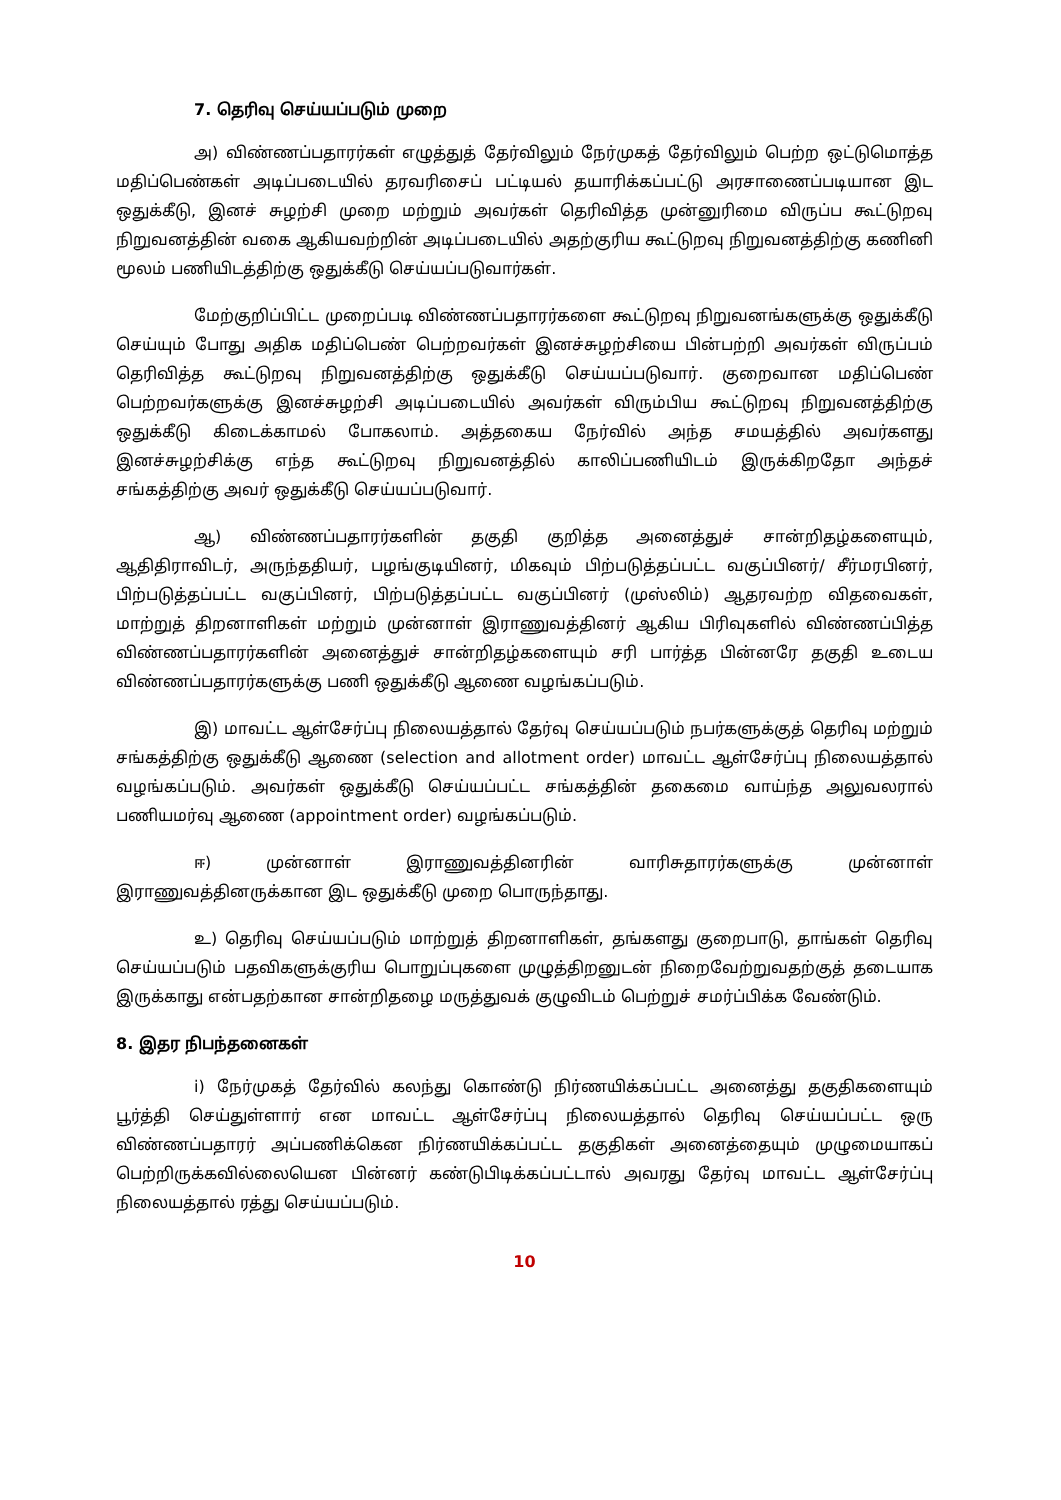7. தெரிவு செய்யப்படும் முறை
அ) விண்ணப்பதாரர்கள் எழுத்துத் தேர்விலும் நேர்முகத் தேர்விலும் பெற்ற ஒட்டுமொத்த மதிப்பெண்கள் அடிப்படையில் தரவரிசைப் பட்டியல் தயாரிக்கப்பட்டு அரசாணைப்படியான இட ஒதுக்கீடு, இனச் சுழற்சி முறை மற்றும் அவர்கள் தெரிவித்த முன்னுரிமை விருப்ப கூட்டுறவு நிறுவனத்தின் வகை ஆகியவற்றின் அடிப்படையில் அதற்குரிய கூட்டுறவு நிறுவனத்திற்கு கணினி மூலம் பணியிடத்திற்கு ஒதுக்கீடு செய்யப்படுவார்கள்.
மேற்குறிப்பிட்ட முறைப்படி விண்ணப்பதாரர்களை கூட்டுறவு நிறுவனங்களுக்கு ஒதுக்கீடு செய்யும் போது அதிக மதிப்பெண் பெற்றவர்கள் இனச்சுழற்சியை பின்பற்றி அவர்கள் விருப்பம் தெரிவித்த கூட்டுறவு நிறுவனத்திற்கு ஒதுக்கீடு செய்யப்படுவார். குறைவான மதிப்பெண் பெற்றவர்களுக்கு இனச்சுழற்சி அடிப்படையில் அவர்கள் விரும்பிய கூட்டுறவு நிறுவனத்திற்கு ஒதுக்கீடு கிடைக்காமல் போகலாம். அத்தகைய நேர்வில் அந்த சமயத்தில் அவர்களது இனச்சுழற்சிக்கு எந்த கூட்டுறவு நிறுவனத்தில் காலிப்பணியிடம் இருக்கிறதோ அந்தச் சங்கத்திற்கு அவர் ஒதுக்கீடு செய்யப்படுவார்.
ஆ) விண்ணப்பதாரர்களின் தகுதி குறித்த அனைத்துச் சான்றிதழ்களையும், ஆதிதிராவிடர், அருந்ததியர், பழங்குடியினர், மிகவும் பிற்படுத்தப்பட்ட வகுப்பினர்/ சீர்மரபினர், பிற்படுத்தப்பட்ட வகுப்பினர், பிற்படுத்தப்பட்ட வகுப்பினர் (முஸ்லிம்) ஆதரவற்ற விதவைகள், மாற்றுத் திறனாளிகள் மற்றும் முன்னாள் இராணுவத்தினர் ஆகிய பிரிவுகளில் விண்ணப்பித்த விண்ணப்பதாரர்களின் அனைத்துச் சான்றிதழ்களையும் சரி பார்த்த பின்னரே தகுதி உடைய விண்ணப்பதாரர்களுக்கு பணி ஒதுக்கீடு ஆணை வழங்கப்படும்.
இ) மாவட்ட ஆள்சேர்ப்பு நிலையத்தால் தேர்வு செய்யப்படும் நபர்களுக்குத் தெரிவு மற்றும் சங்கத்திற்கு ஒதுக்கீடு ஆணை (selection and allotment order) மாவட்ட ஆள்சேர்ப்பு நிலையத்தால் வழங்கப்படும். அவர்கள் ஒதுக்கீடு செய்யப்பட்ட சங்கத்தின் தகைமை வாய்ந்த அலுவலரால் பணியமர்வு ஆணை (appointment order) வழங்கப்படும்.
ஈ) முன்னாள் இராணுவத்தினரின் வாரிசுதாரர்களுக்கு முன்னாள் இராணுவத்தினருக்கான இட ஒதுக்கீடு முறை பொருந்தாது.
உ) தெரிவு செய்யப்படும் மாற்றுத் திறனாளிகள், தங்களது குறைபாடு, தாங்கள் தெரிவு செய்யப்படும் பதவிகளுக்குரிய பொறுப்புகளை முழுத்திறனுடன் நிறைவேற்றுவதற்குத் தடையாக இருக்காது என்பதற்கான சான்றிதழை மருத்துவக் குழுவிடம் பெற்றுச் சமர்ப்பிக்க வேண்டும்.
8. இதர நிபந்தனைகள்
i) நேர்முகத் தேர்வில் கலந்து கொண்டு நிர்ணயிக்கப்பட்ட அனைத்து தகுதிகளையும் பூர்த்தி செய்துள்ளார் என மாவட்ட ஆள்சேர்ப்பு நிலையத்தால் தெரிவு செய்யப்பட்ட ஒரு விண்ணப்பதாரர் அப்பணிக்கென நிர்ணயிக்கப்பட்ட தகுதிகள் அனைத்தையும் முழுமையாகப் பெற்றிருக்கவில்லையென பின்னர் கண்டுபிடிக்கப்பட்டால் அவரது தேர்வு மாவட்ட ஆள்சேர்ப்பு நிலையத்தால் ரத்து செய்யப்படும்.
10